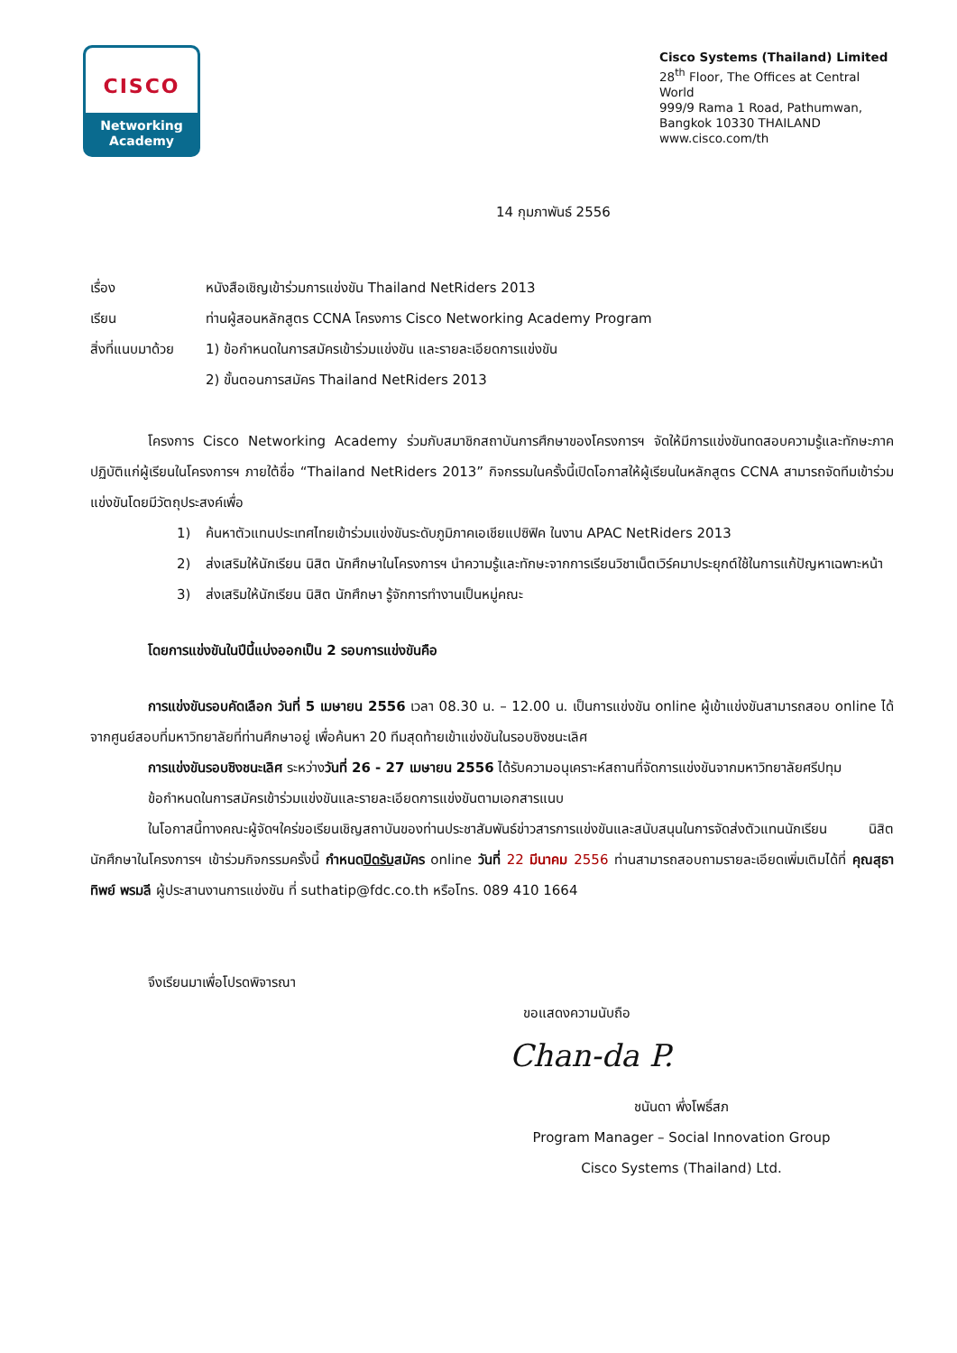CISCO
Networking
Academy
Cisco Systems (Thailand) Limited
28<sup>th</sup> Floor, The Offices at Central World
999/9 Rama 1 Road, Pathumwan,
Bangkok 10330 THAILAND
www.cisco.com/th
14 กุมภาพันธ์ 2556
เรื่อง หนังสือเชิญเข้าร่วมการแข่งขัน Thailand NetRiders 2013
เรียน ท่านผู้สอนหลักสูตร CCNA โครงการ Cisco Networking Academy Program
สิ่งที่แนบมาด้วย 1) ข้อกำหนดในการสมัครเข้าร่วมแข่งขัน และรายละเอียดการแข่งขัน
2) ขั้นตอนการสมัคร Thailand NetRiders 2013
โครงการ Cisco Networking Academy ร่วมกับสมาชิกสถาบันการศึกษาของโครงการฯ จัดให้มีการแข่งขันทดสอบความรู้และทักษะภาคปฏิบัติแก่ผู้เรียนในโครงการฯ ภายใต้ชื่อ “Thailand NetRiders 2013” กิจกรรมในครั้งนี้เปิดโอกาสให้ผู้เรียนในหลักสูตร CCNA สามารถจัดทีมเข้าร่วมแข่งขันโดยมีวัตถุประสงค์เพื่อ
1) ค้นหาตัวแทนประเทศไทยเข้าร่วมแข่งขันระดับภูมิภาคเอเชียแปซิฟิค ในงาน APAC NetRiders 2013
2) ส่งเสริมให้นักเรียน นิสิต นักศึกษาในโครงการฯ นำความรู้และทักษะจากการเรียนวิชาเน็ตเวิร์คมาประยุกต์ใช้ในการแก้ปัญหาเฉพาะหน้า
3) ส่งเสริมให้นักเรียน นิสิต นักศึกษา รู้จักการทำงานเป็นหมู่คณะ
โดยการแข่งขันในปีนี้แบ่งออกเป็น 2 รอบการแข่งขันคือ
การแข่งขันรอบคัดเลือก วันที่ 5 เมษายน 2556 เวลา 08.30 น. – 12.00 น. เป็นการแข่งขัน online ผู้เข้าแข่งขันสามารถสอบ online ได้จากศูนย์สอบที่มหาวิทยาลัยที่ท่านศึกษาอยู่ เพื่อค้นหา 20 ทีมสุดท้ายเข้าแข่งขันในรอบชิงชนะเลิศ
การแข่งขันรอบชิงชนะเลิศ ระหว่างวันที่ 26 - 27 เมษายน 2556 ได้รับความอนุเคราะห์สถานที่จัดการแข่งขันจากมหาวิทยาลัยศรีปทุม
ข้อกำหนดในการสมัครเข้าร่วมแข่งขันและรายละเอียดการแข่งขันตามเอกสารแนบ
ในโอกาสนี้ทางคณะผู้จัดฯใคร่ขอเรียนเชิญสถาบันของท่านประชาสัมพันธ์ข่าวสารการแข่งขันและสนับสนุนในการจัดส่งตัวแทนนักเรียน นิสิต นักศึกษาในโครงการฯ เข้าร่วมกิจกรรมครั้งนี้ กำหนดปิดรับสมัคร online วันที่ 22 มีนาคม 2556 ท่านสามารถสอบถามรายละเอียดเพิ่มเติมได้ที่ คุณสุธาทิพย์ พรมลี ผู้ประสานงานการแข่งขัน ที่ suthatip@fdc.co.th หรือโทร. 089 410 1664
จึงเรียนมาเพื่อโปรดพิจารณา
ขอแสดงความนับถือ
Chan-da P.
ชนันดา พึ่งโพธิ์สภ
Program Manager – Social Innovation Group
Cisco Systems (Thailand) Ltd.